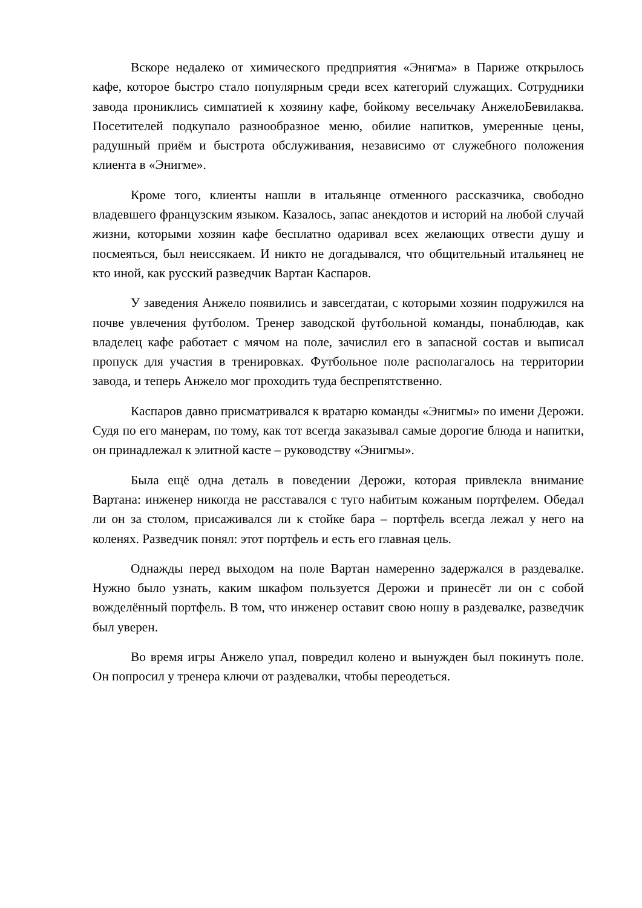Вскоре недалеко от химического предприятия «Энигма» в Париже открылось кафе, которое быстро стало популярным среди всех категорий служащих. Сотрудники завода прониклись симпатией к хозяину кафе, бойкому весельчаку АнжелоБевилаква. Посетителей подкупало разнообразное меню, обилие напитков, умеренные цены, радушный приём и быстрота обслуживания, независимо от служебного положения клиента в «Энигме».
Кроме того, клиенты нашли в итальянце отменного рассказчика, свободно владевшего французским языком. Казалось, запас анекдотов и историй на любой случай жизни, которыми хозяин кафе бесплатно одаривал всех желающих отвести душу и посмеяться, был неиссякаем. И никто не догадывался, что общительный итальянец не кто иной, как русский разведчик Вартан Каспаров.
У заведения Анжело появились и завсегдатаи, с которыми хозяин подружился на почве увлечения футболом. Тренер заводской футбольной команды, понаблюдав, как владелец кафе работает с мячом на поле, зачислил его в запасной состав и выписал пропуск для участия в тренировках. Футбольное поле располагалось на территории завода, и теперь Анжело мог проходить туда беспрепятственно.
Каспаров давно присматривался к вратарю команды «Энигмы» по имени Дерожи. Судя по его манерам, по тому, как тот всегда заказывал самые дорогие блюда и напитки, он принадлежал к элитной касте – руководству «Энигмы».
Была ещё одна деталь в поведении Дерожи, которая привлекла внимание Вартана: инженер никогда не расставался с туго набитым кожаным портфелем. Обедал ли он за столом, присаживался ли к стойке бара – портфель всегда лежал у него на коленях. Разведчик понял: этот портфель и есть его главная цель.
Однажды перед выходом на поле Вартан намеренно задержался в раздевалке. Нужно было узнать, каким шкафом пользуется Дерожи и принесёт ли он с собой вожделённый портфель. В том, что инженер оставит свою ношу в раздевалке, разведчик был уверен.
Во время игры Анжело упал, повредил колено и вынужден был покинуть поле. Он попросил у тренера ключи от раздевалки, чтобы переодеться.